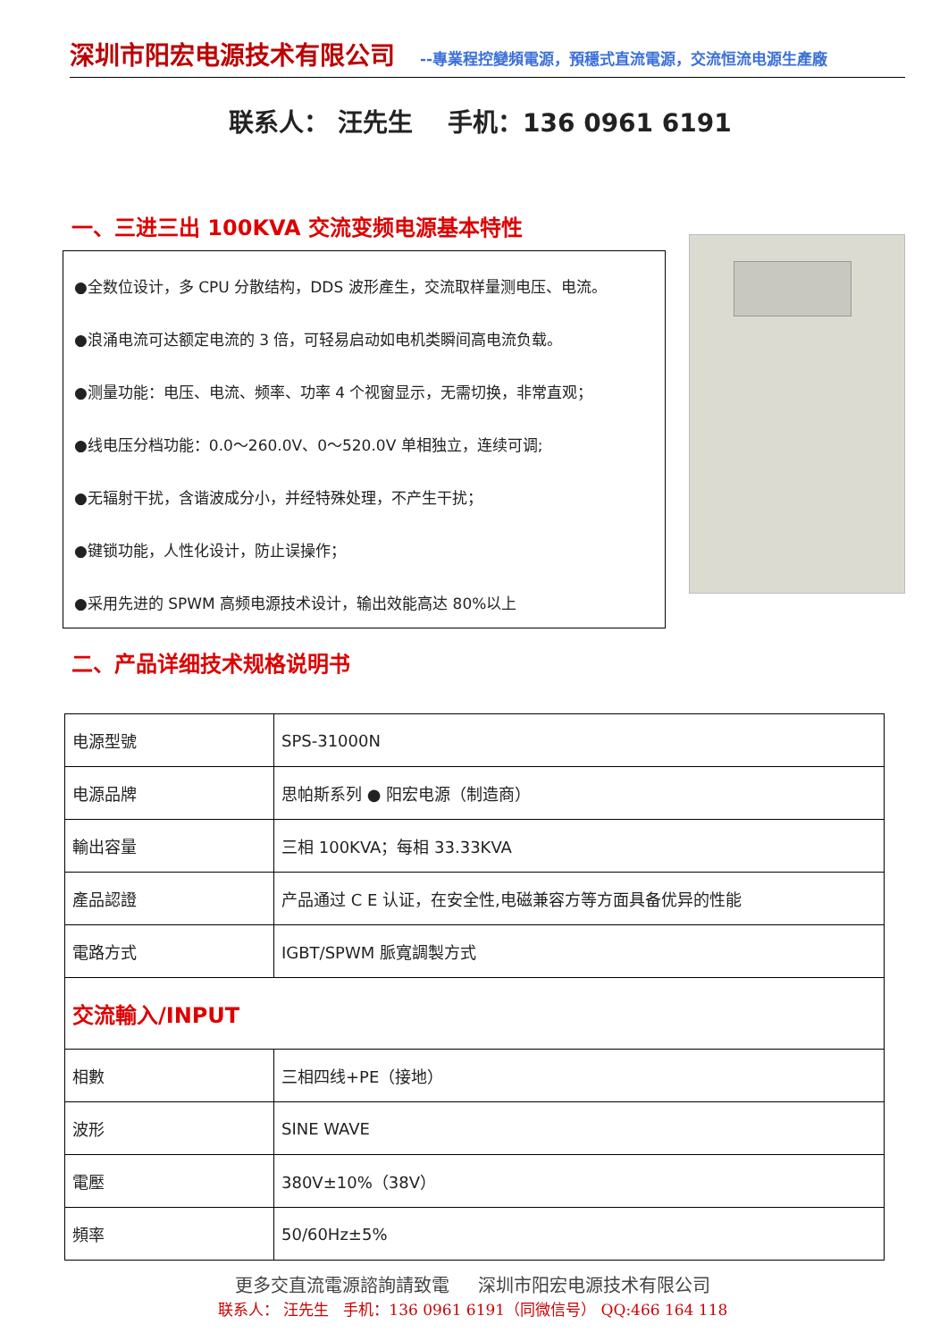深圳市阳宏电源技术有限公司 --專業程控變頻電源，預穩式直流電源，交流恒流电源生產廠
联系人： 汪先生 手机：136 0961 6191
一、三进三出 100KVA 交流变频电源基本特性
●全数位设计，多 CPU 分散结构，DDS 波形產生，交流取样量测电压、电流。
●浪涌电流可达额定电流的 3 倍，可轻易启动如电机类瞬间高电流负载。
●测量功能：电压、电流、频率、功率 4 个视窗显示，无需切换，非常直观；
●线电压分档功能：0.0～260.0V、0～520.0V 单相独立，连续可调;
●无辐射干扰，含谐波成分小，并经特殊处理，不产生干扰；
●键锁功能，人性化设计，防止误操作；
●采用先进的 SPWM 高频电源技术设计，输出效能高达 80%以上
二、产品详细技术规格说明书
| 电源型號 | SPS-31000N |
| 电源品牌 | 思帕斯系列 ● 阳宏电源（制造商） |
| 輸出容量 | 三相 100KVA；每相 33.33KVA |
| 產品認證 | 产品通过 C E 认证，在安全性,电磁兼容方等方面具备优异的性能 |
| 電路方式 | IGBT/SPWM 脈寬調製方式 |
| 交流輸入/INPUT | |
| 相數 | 三相四线+PE（接地） |
| 波形 | SINE WAVE |
| 電壓 | 380V±10%（38V） |
| 頻率 | 50/60Hz±5% |
更多交直流電源諮詢請致電 深圳市阳宏电源技术有限公司
联系人： 汪先生 手机：136 0961 6191（同微信号） QQ:466 164 118